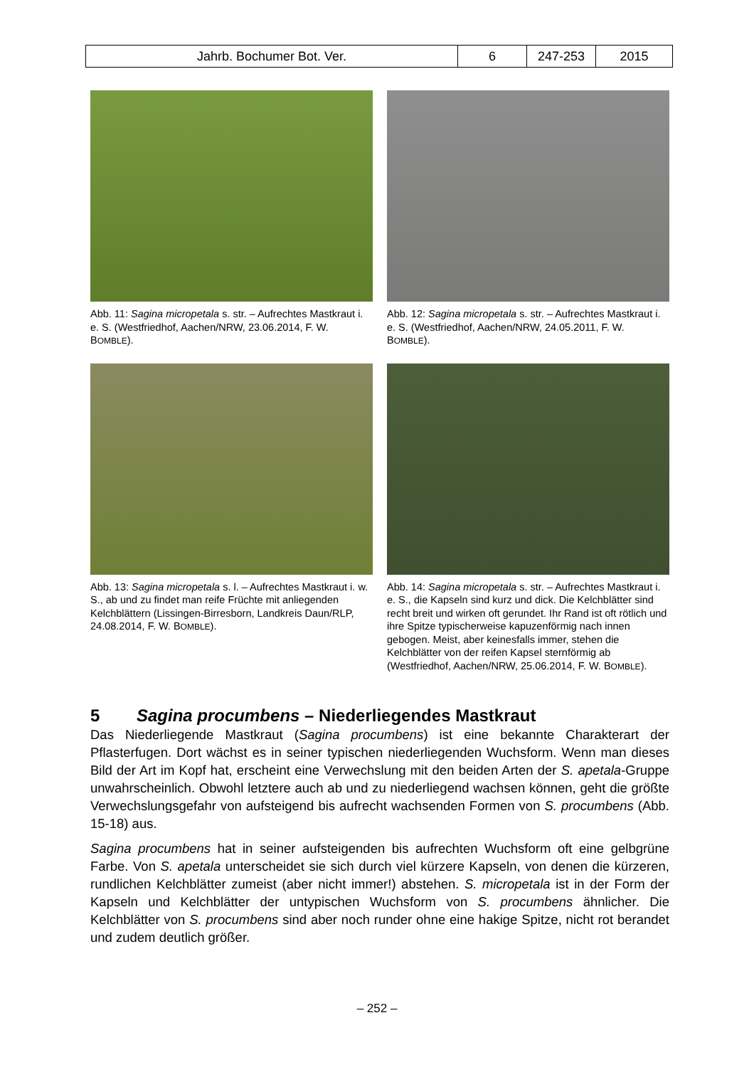| Jahrb. Bochumer Bot. Ver. | 6 | 247-253 | 2015 |
Abb. 11: Sagina micropetala s. str. – Aufrechtes Mast­kraut i. e. S. (Westfriedhof, Aachen/NRW, 23.06.2014, F. W. BOMBLE).
Abb. 12: Sagina micropetala s. str. – Aufrechtes Mast­kraut i. e. S. (Westfriedhof, Aachen/NRW, 24.05.2011, F. W. BOMBLE).
Abb. 13: Sagina micropetala s. l. – Aufrechtes Mast­kraut i. w. S., ab und zu findet man reife Früchte mit anliegenden Kelchblättern (Lissingen-Birresborn, Landkreis Daun/RLP, 24.08.2014, F. W. BOMBLE).
Abb. 14: Sagina micropetala s. str. – Aufrechtes Mast­kraut i. e. S., die Kapseln sind kurz und dick. Die Kelchblätter sind recht breit und wirken oft gerundet. Ihr Rand ist oft rötlich und ihre Spitze typischerweise kapuzenförmig nach innen gebogen. Meist, aber keinesfalls immer, stehen die Kelchblätter von der reifen Kapsel sternförmig ab (Westfriedhof, Aachen/NRW, 25.06.2014, F. W. BOMBLE).
5 Sagina procumbens – Niederliegendes Mastkraut
Das Niederliegende Mastkraut (Sagina procumbens) ist eine bekannte Charakterart der Pflasterfugen. Dort wächst es in seiner typischen niederliegenden Wuchsform. Wenn man dieses Bild der Art im Kopf hat, erscheint eine Verwechslung mit den beiden Arten der S. apetala-Gruppe unwahrscheinlich. Obwohl letztere auch ab und zu niederliegend wachsen können, geht die größte Verwechslungsgefahr von aufsteigend bis aufrecht wachsenden Formen von S. procumbens (Abb. 15-18) aus.
Sagina procumbens hat in seiner aufsteigenden bis aufrechten Wuchsform oft eine gelb­grüne Farbe. Von S. apetala unterscheidet sie sich durch viel kürzere Kapseln, von denen die kürzeren, rundlichen Kelchblätter zumeist (aber nicht immer!) abstehen. S. micropetala ist in der Form der Kapseln und Kelchblätter der untypischen Wuchsform von S. procumbens ähnlicher. Die Kelchblätter von S. procumbens sind aber noch runder ohne eine hakige Spitze, nicht rot berandet und zudem deutlich größer.
– 252 –